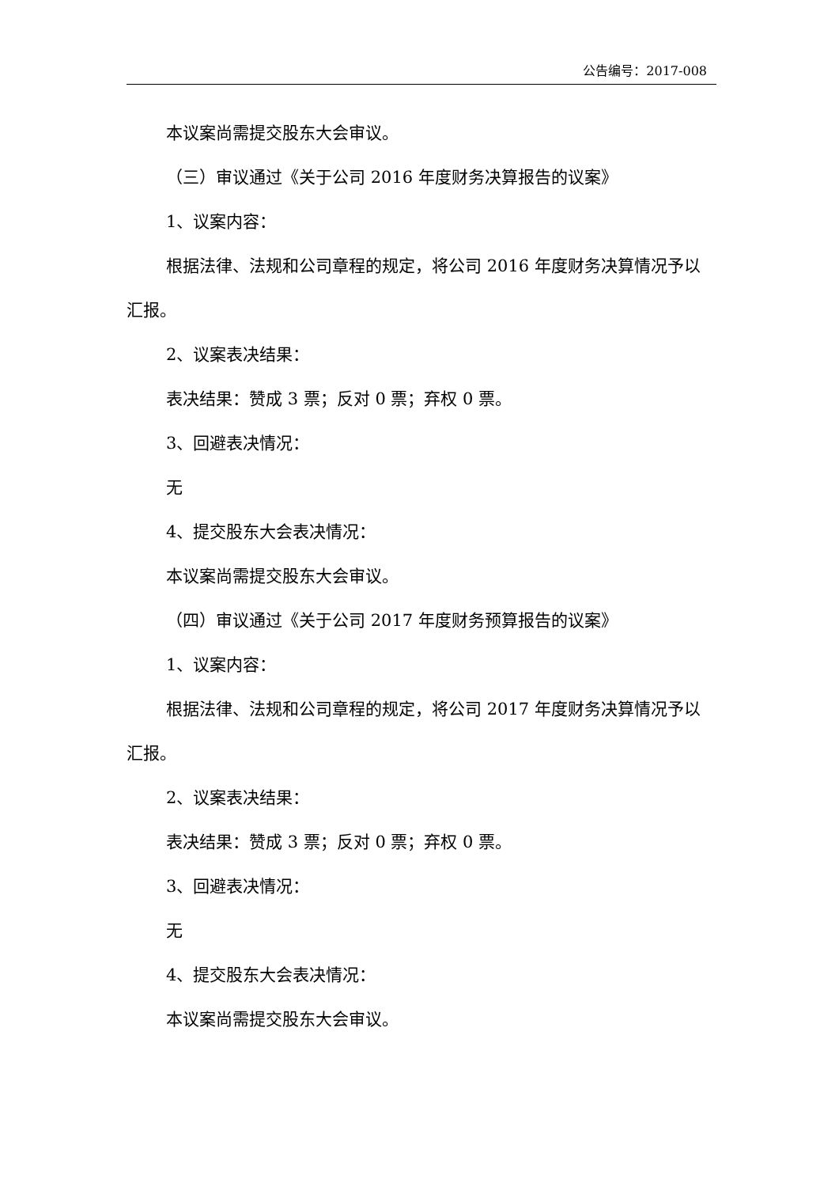公告编号：2017-008
本议案尚需提交股东大会审议。
（三）审议通过《关于公司 2016 年度财务决算报告的议案》
1、议案内容：
根据法律、法规和公司章程的规定，将公司 2016 年度财务决算情况予以汇报。
2、议案表决结果：
表决结果：赞成 3 票；反对 0 票；弃权 0 票。
3、回避表决情况：
无
4、提交股东大会表决情况：
本议案尚需提交股东大会审议。
（四）审议通过《关于公司 2017 年度财务预算报告的议案》
1、议案内容：
根据法律、法规和公司章程的规定，将公司 2017 年度财务决算情况予以汇报。
2、议案表决结果：
表决结果：赞成 3 票；反对 0 票；弃权 0 票。
3、回避表决情况：
无
4、提交股东大会表决情况：
本议案尚需提交股东大会审议。